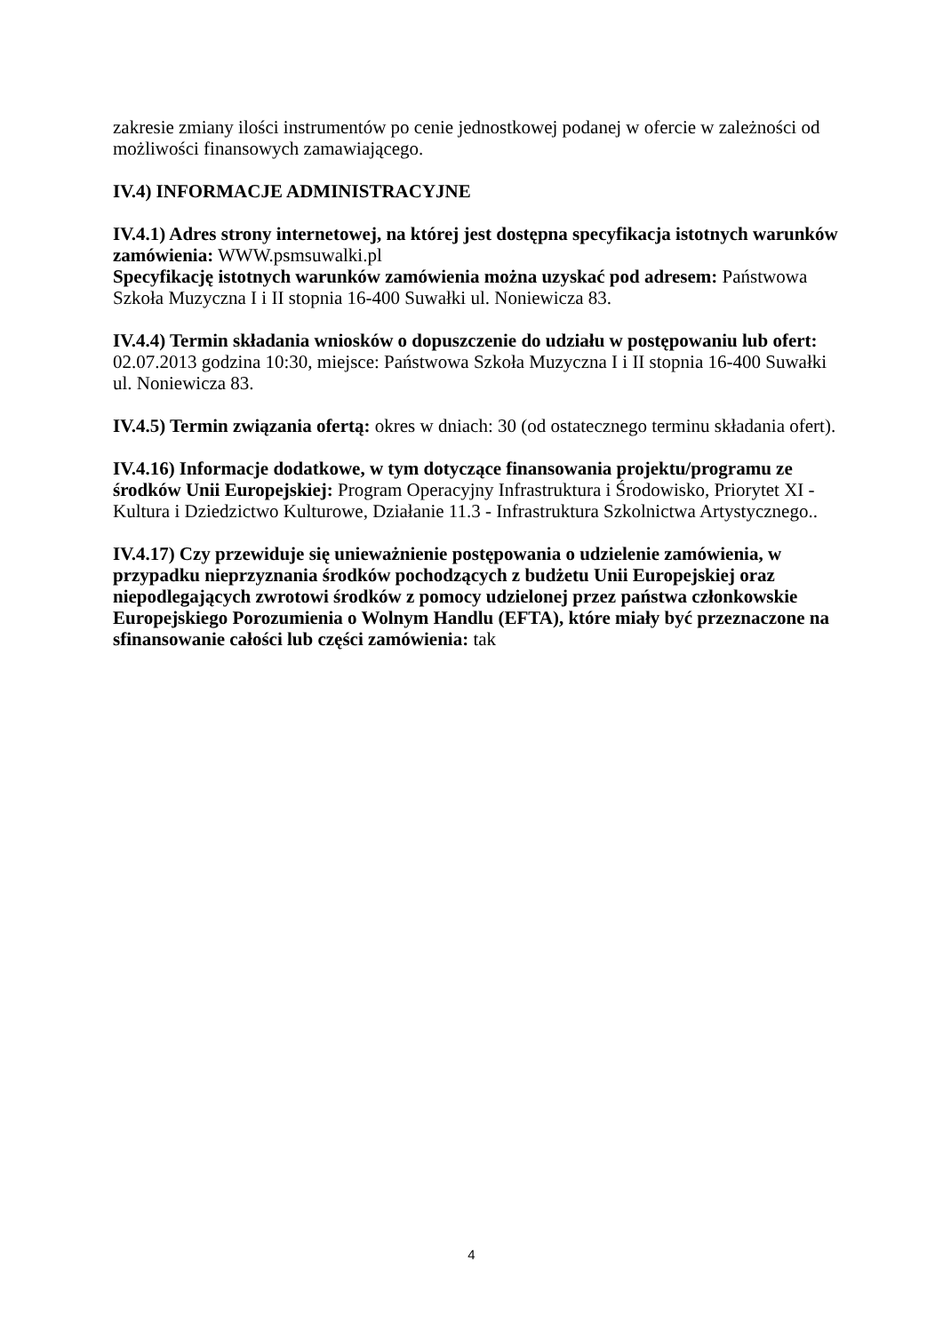zakresie zmiany ilości instrumentów po cenie jednostkowej podanej w ofercie w zależności od możliwości finansowych zamawiającego.
IV.4) INFORMACJE ADMINISTRACYJNE
IV.4.1) Adres strony internetowej, na której jest dostępna specyfikacja istotnych warunków zamówienia: WWW.psmsuwalki.pl
Specyfikację istotnych warunków zamówienia można uzyskać pod adresem: Państwowa Szkoła Muzyczna I i II stopnia 16-400 Suwałki ul. Noniewicza 83.
IV.4.4) Termin składania wniosków o dopuszczenie do udziału w postępowaniu lub ofert: 02.07.2013 godzina 10:30, miejsce: Państwowa Szkoła Muzyczna I i II stopnia 16-400 Suwałki ul. Noniewicza 83.
IV.4.5) Termin związania ofertą: okres w dniach: 30 (od ostatecznego terminu składania ofert).
IV.4.16) Informacje dodatkowe, w tym dotyczące finansowania projektu/programu ze środków Unii Europejskiej: Program Operacyjny Infrastruktura i Środowisko, Priorytet XI - Kultura i Dziedzictwo Kulturowe, Działanie 11.3 - Infrastruktura Szkolnictwa Artystycznego..
IV.4.17) Czy przewiduje się unieważnienie postępowania o udzielenie zamówienia, w przypadku nieprzyznania środków pochodzących z budżetu Unii Europejskiej oraz niepodlegających zwrotowi środków z pomocy udzielonej przez państwa członkowskie Europejskiego Porozumienia o Wolnym Handlu (EFTA), które miały być przeznaczone na sfinansowanie całości lub części zamówienia: tak
4